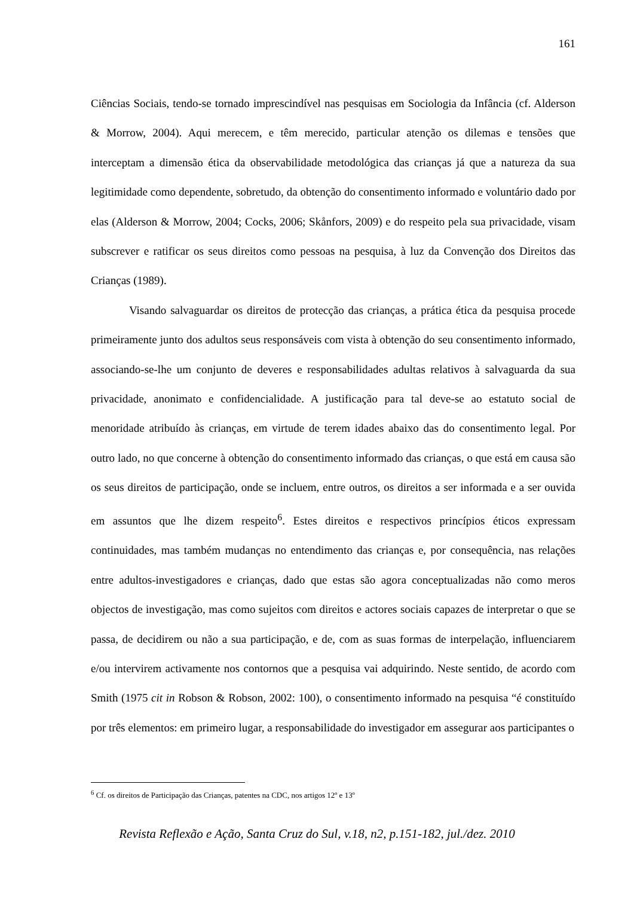161
Ciências Sociais, tendo-se tornado imprescindível nas pesquisas em Sociologia da Infância (cf. Alderson & Morrow, 2004). Aqui merecem, e têm merecido, particular atenção os dilemas e tensões que interceptam a dimensão ética da observabilidade metodológica das crianças já que a natureza da sua legitimidade como dependente, sobretudo, da obtenção do consentimento informado e voluntário dado por elas (Alderson & Morrow, 2004; Cocks, 2006; Skånfors, 2009) e do respeito pela sua privacidade, visam subscrever e ratificar os seus direitos como pessoas na pesquisa, à luz da Convenção dos Direitos das Crianças (1989).
Visando salvaguardar os direitos de protecção das crianças, a prática ética da pesquisa procede primeiramente junto dos adultos seus responsáveis com vista à obtenção do seu consentimento informado, associando-se-lhe um conjunto de deveres e responsabilidades adultas relativos à salvaguarda da sua privacidade, anonimato e confidencialidade. A justificação para tal deve-se ao estatuto social de menoridade atribuído às crianças, em virtude de terem idades abaixo das do consentimento legal. Por outro lado, no que concerne à obtenção do consentimento informado das crianças, o que está em causa são os seus direitos de participação, onde se incluem, entre outros, os direitos a ser informada e a ser ouvida em assuntos que lhe dizem respeito<sup>6</sup>. Estes direitos e respectivos princípios éticos expressam continuidades, mas também mudanças no entendimento das crianças e, por consequência, nas relações entre adultos-investigadores e crianças, dado que estas são agora conceptualizadas não como meros objectos de investigação, mas como sujeitos com direitos e actores sociais capazes de interpretar o que se passa, de decidirem ou não a sua participação, e de, com as suas formas de interpelação, influenciarem e/ou intervirem activamente nos contornos que a pesquisa vai adquirindo. Neste sentido, de acordo com Smith (1975 cit in Robson & Robson, 2002: 100), o consentimento informado na pesquisa “é constituído por três elementos: em primeiro lugar, a responsabilidade do investigador em assegurar aos participantes o
<sup>6</sup> Cf. os direitos de Participação das Crianças, patentes na CDC, nos artigos 12º e 13º
Revista Reflexão e Ação, Santa Cruz do Sul, v.18, n2, p.151-182, jul./dez. 2010